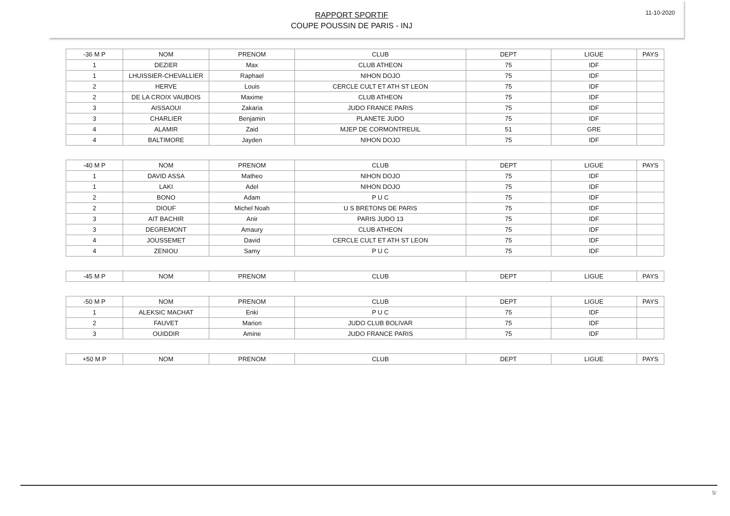RAPPORT SPORTIF
COUPE POUSSIN DE PARIS - INJ
11-10-2020
| -36 M P | NOM | PRENOM | CLUB | DEPT | LIGUE | PAYS |
| 1 | DEZIER | Max | CLUB ATHEON | 75 | IDF | |
| 1 | LHUISSIER-CHEVALLIER | Raphael | NIHON DOJO | 75 | IDF | |
| 2 | HERVE | Louis | CERCLE CULT ET ATH ST LEON | 75 | IDF | |
| 2 | DE LA CROIX VAUBOIS | Maxime | CLUB ATHEON | 75 | IDF | |
| 3 | AISSAOUI | Zakaria | JUDO FRANCE PARIS | 75 | IDF | |
| 3 | CHARLIER | Benjamin | PLANETE JUDO | 75 | IDF | |
| 4 | ALAMIR | Zaid | MJEP DE CORMONTREUIL | 51 | GRE | |
| 4 | BALTIMORE | Jayden | NIHON DOJO | 75 | IDF | |
| -40 M P | NOM | PRENOM | CLUB | DEPT | LIGUE | PAYS |
| 1 | DAVID ASSA | Matheo | NIHON DOJO | 75 | IDF | |
| 1 | LAKI | Adel | NIHON DOJO | 75 | IDF | |
| 2 | BONO | Adam | P U C | 75 | IDF | |
| 2 | DIOUF | Michel Noah | U S BRETONS DE PARIS | 75 | IDF | |
| 3 | AIT BACHIR | Anir | PARIS JUDO 13 | 75 | IDF | |
| 3 | DEGREMONT | Amaury | CLUB ATHEON | 75 | IDF | |
| 4 | JOUSSEMET | David | CERCLE CULT ET ATH ST LEON | 75 | IDF | |
| 4 | ZENIOU | Samy | P U C | 75 | IDF | |
| -45 M P | NOM | PRENOM | CLUB | DEPT | LIGUE | PAYS |
| -50 M P | NOM | PRENOM | CLUB | DEPT | LIGUE | PAYS |
| 1 | ALEKSIC MACHAT | Enki | P U C | 75 | IDF | |
| 2 | FAUVET | Marion | JUDO CLUB BOLIVAR | 75 | IDF | |
| 3 | OUIDDIR | Amine | JUDO FRANCE PARIS | 75 | IDF | |
| +50 M P | NOM | PRENOM | CLUB | DEPT | LIGUE | PAYS |
5/